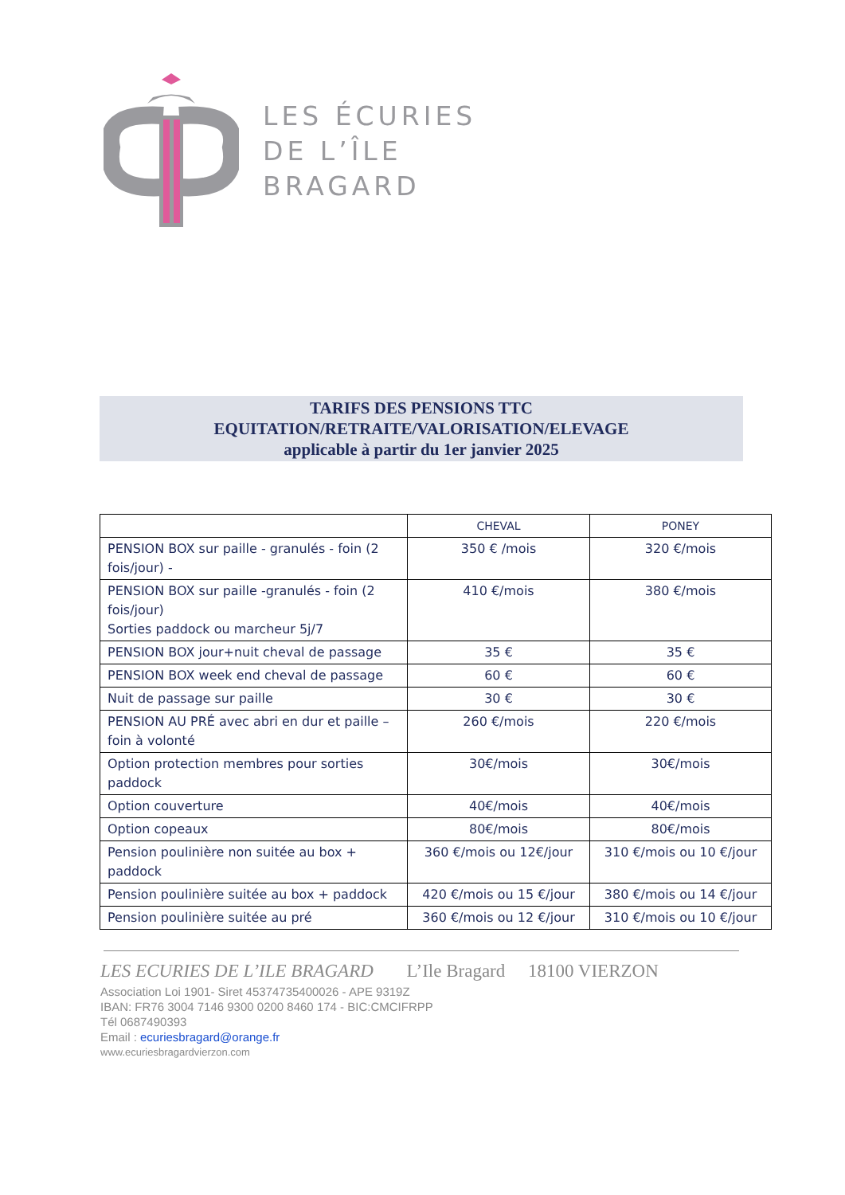LES ÉCURIES
DE L’ÎLE
BRAGARD
TARIFS DES PENSIONS TTC
EQUITATION/RETRAITE/VALORISATION/ELEVAGE
applicable à partir du 1er janvier 2025
| | CHEVAL | PONEY |
| --- | --- | --- |
| PENSION BOX sur paille - granulés - foin (2 fois/jour) - | 350 € /mois | 320 €/mois |
| PENSION BOX sur paille -granulés - foin (2 fois/jour) Sorties paddock ou marcheur 5j/7 | 410 €/mois | 380 €/mois |
| PENSION BOX jour+nuit cheval de passage | 35 € | 35 € |
| PENSION BOX week end cheval de passage | 60 € | 60 € |
| Nuit de passage sur paille | 30 € | 30 € |
| PENSION AU PRÉ avec abri en dur et paille – foin à volonté | 260 €/mois | 220 €/mois |
| Option protection membres pour sorties paddock | 30€/mois | 30€/mois |
| Option couverture | 40€/mois | 40€/mois |
| Option copeaux | 80€/mois | 80€/mois |
| Pension poulinière non suitée au box + paddock | 360 €/mois ou 12€/jour | 310 €/mois ou 10 €/jour |
| Pension poulinière suitée au box + paddock | 420 €/mois ou 15 €/jour | 380 €/mois ou 14 €/jour |
| Pension poulinière suitée au pré | 360 €/mois ou 12 €/jour | 310 €/mois ou 10 €/jour |
LES ECURIES DE L’ILE BRAGARD L’Ile Bragard 18100 VIERZON
Association Loi 1901- Siret 45374735400026 - APE 9319Z
IBAN: FR76 3004 7146 9300 0200 8460 174 - BIC:CMCIFRPP
Tél 0687490393
Email : ecuriesbragard@orange.fr
www.ecuriesbragardvierzon.com